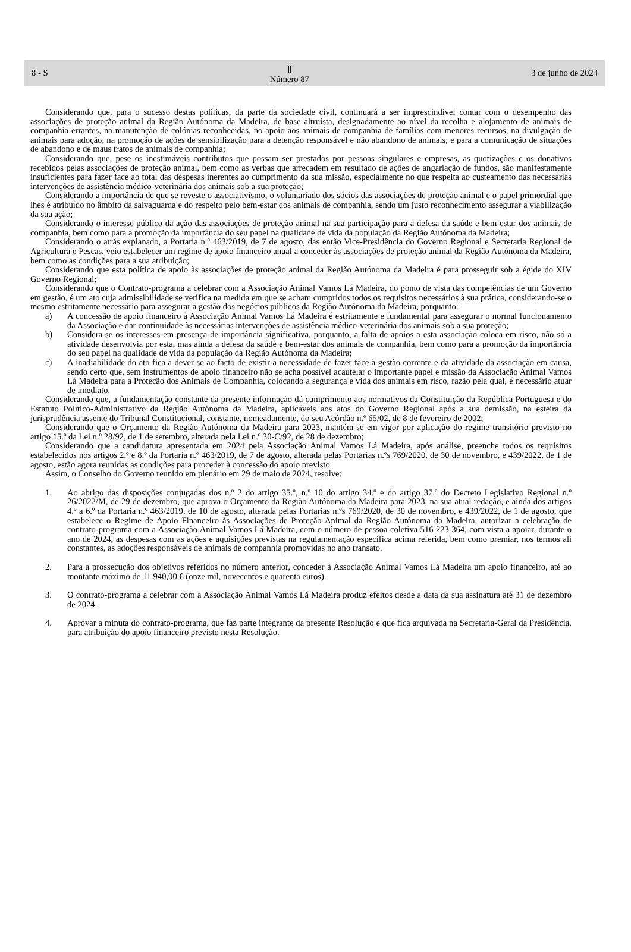8 - S Ⅱ
Número 87 3 de junho de 2024
Considerando que, para o sucesso destas políticas, da parte da sociedade civil, continuará a ser imprescindível contar com o desempenho das associações de proteção animal da Região Autónoma da Madeira, de base altruísta, designadamente ao nível da recolha e alojamento de animais de companhia errantes, na manutenção de colónias reconhecidas, no apoio aos animais de companhia de famílias com menores recursos, na divulgação de animais para adoção, na promoção de ações de sensibilização para a detenção responsável e não abandono de animais, e para a comunicação de situações de abandono e de maus tratos de animais de companhia;
Considerando que, pese os inestimáveis contributos que possam ser prestados por pessoas singulares e empresas, as quotizações e os donativos recebidos pelas associações de proteção animal, bem como as verbas que arrecadem em resultado de ações de angariação de fundos, são manifestamente insuficientes para fazer face ao total das despesas inerentes ao cumprimento da sua missão, especialmente no que respeita ao custeamento das necessárias intervenções de assistência médico-veterinária dos animais sob a sua proteção;
Considerando a importância de que se reveste o associativismo, o voluntariado dos sócios das associações de proteção animal e o papel primordial que lhes é atribuído no âmbito da salvaguarda e do respeito pelo bem-estar dos animais de companhia, sendo um justo reconhecimento assegurar a viabilização da sua ação;
Considerando o interesse público da ação das associações de proteção animal na sua participação para a defesa da saúde e bem-estar dos animais de companhia, bem como para a promoção da importância do seu papel na qualidade de vida da população da Região Autónoma da Madeira;
Considerando o atrás explanado, a Portaria n.º 463/2019, de 7 de agosto, das então Vice-Presidência do Governo Regional e Secretaria Regional de Agricultura e Pescas, veio estabelecer um regime de apoio financeiro anual a conceder às associações de proteção animal da Região Autónoma da Madeira, bem como as condições para a sua atribuição;
Considerando que esta política de apoio às associações de proteção animal da Região Autónoma da Madeira é para prosseguir sob a égide do XIV Governo Regional;
Considerando que o Contrato-programa a celebrar com a Associação Animal Vamos Lá Madeira, do ponto de vista das competências de um Governo em gestão, é um ato cuja admissibilidade se verifica na medida em que se acham cumpridos todos os requisitos necessários à sua prática, considerando-se o mesmo estritamente necessário para assegurar a gestão dos negócios públicos da Região Autónoma da Madeira, porquanto:
a) A concessão de apoio financeiro à Associação Animal Vamos Lá Madeira é estritamente e fundamental para assegurar o normal funcionamento da Associação e dar continuidade às necessárias intervenções de assistência médico-veterinária dos animais sob a sua proteção;
b) Considera-se os interesses em presença de importância significativa, porquanto, a falta de apoios a esta associação coloca em risco, não só a atividade desenvolvia por esta, mas ainda a defesa da saúde e bem-estar dos animais de companhia, bem como para a promoção da importância do seu papel na qualidade de vida da população da Região Autónoma da Madeira;
c) A inadiabilidade do ato fica a dever-se ao facto de existir a necessidade de fazer face à gestão corrente e da atividade da associação em causa, sendo certo que, sem instrumentos de apoio financeiro não se acha possível acautelar o importante papel e missão da Associação Animal Vamos Lá Madeira para a Proteção dos Animais de Companhia, colocando a segurança e vida dos animais em risco, razão pela qual, é necessário atuar de imediato.
Considerando que, a fundamentação constante da presente informação dá cumprimento aos normativos da Constituição da República Portuguesa e do Estatuto Político-Administrativo da Região Autónoma da Madeira, aplicáveis aos atos do Governo Regional após a sua demissão, na esteira da jurisprudência assente do Tribunal Constitucional, constante, nomeadamente, do seu Acórdão n.º 65/02, de 8 de fevereiro de 2002;
Considerando que o Orçamento da Região Autónoma da Madeira para 2023, mantém-se em vigor por aplicação do regime transitório previsto no artigo 15.º da Lei n.º 28/92, de 1 de setembro, alterada pela Lei n.º 30-C/92, de 28 de dezembro;
Considerando que a candidatura apresentada em 2024 pela Associação Animal Vamos Lá Madeira, após análise, preenche todos os requisitos estabelecidos nos artigos 2.º e 8.º da Portaria n.º 463/2019, de 7 de agosto, alterada pelas Portarias n.ºs 769/2020, de 30 de novembro, e 439/2022, de 1 de agosto, estão agora reunidas as condições para proceder à concessão do apoio previsto.
Assim, o Conselho do Governo reunido em plenário em 29 de maio de 2024, resolve:
1. Ao abrigo das disposições conjugadas dos n.º 2 do artigo 35.º, n.º 10 do artigo 34.º e do artigo 37.º do Decreto Legislativo Regional n.º 26/2022/M, de 29 de dezembro, que aprova o Orçamento da Região Autónoma da Madeira para 2023, na sua atual redação, e ainda dos artigos 4.º a 6.º da Portaria n.º 463/2019, de 10 de agosto, alterada pelas Portarias n.ºs 769/2020, de 30 de novembro, e 439/2022, de 1 de agosto, que estabelece o Regime de Apoio Financeiro às Associações de Proteção Animal da Região Autónoma da Madeira, autorizar a celebração de contrato-programa com a Associação Animal Vamos Lá Madeira, com o número de pessoa coletiva 516 223 364, com vista a apoiar, durante o ano de 2024, as despesas com as ações e aquisições previstas na regulamentação específica acima referida, bem como premiar, nos termos ali constantes, as adoções responsáveis de animais de companhia promovidas no ano transato.
2. Para a prossecução dos objetivos referidos no número anterior, conceder à Associação Animal Vamos Lá Madeira um apoio financeiro, até ao montante máximo de 11.940,00 € (onze mil, novecentos e quarenta euros).
3. O contrato-programa a celebrar com a Associação Animal Vamos Lá Madeira produz efeitos desde a data da sua assinatura até 31 de dezembro de 2024.
4. Aprovar a minuta do contrato-programa, que faz parte integrante da presente Resolução e que fica arquivada na Secretaria-Geral da Presidência, para atribuição do apoio financeiro previsto nesta Resolução.